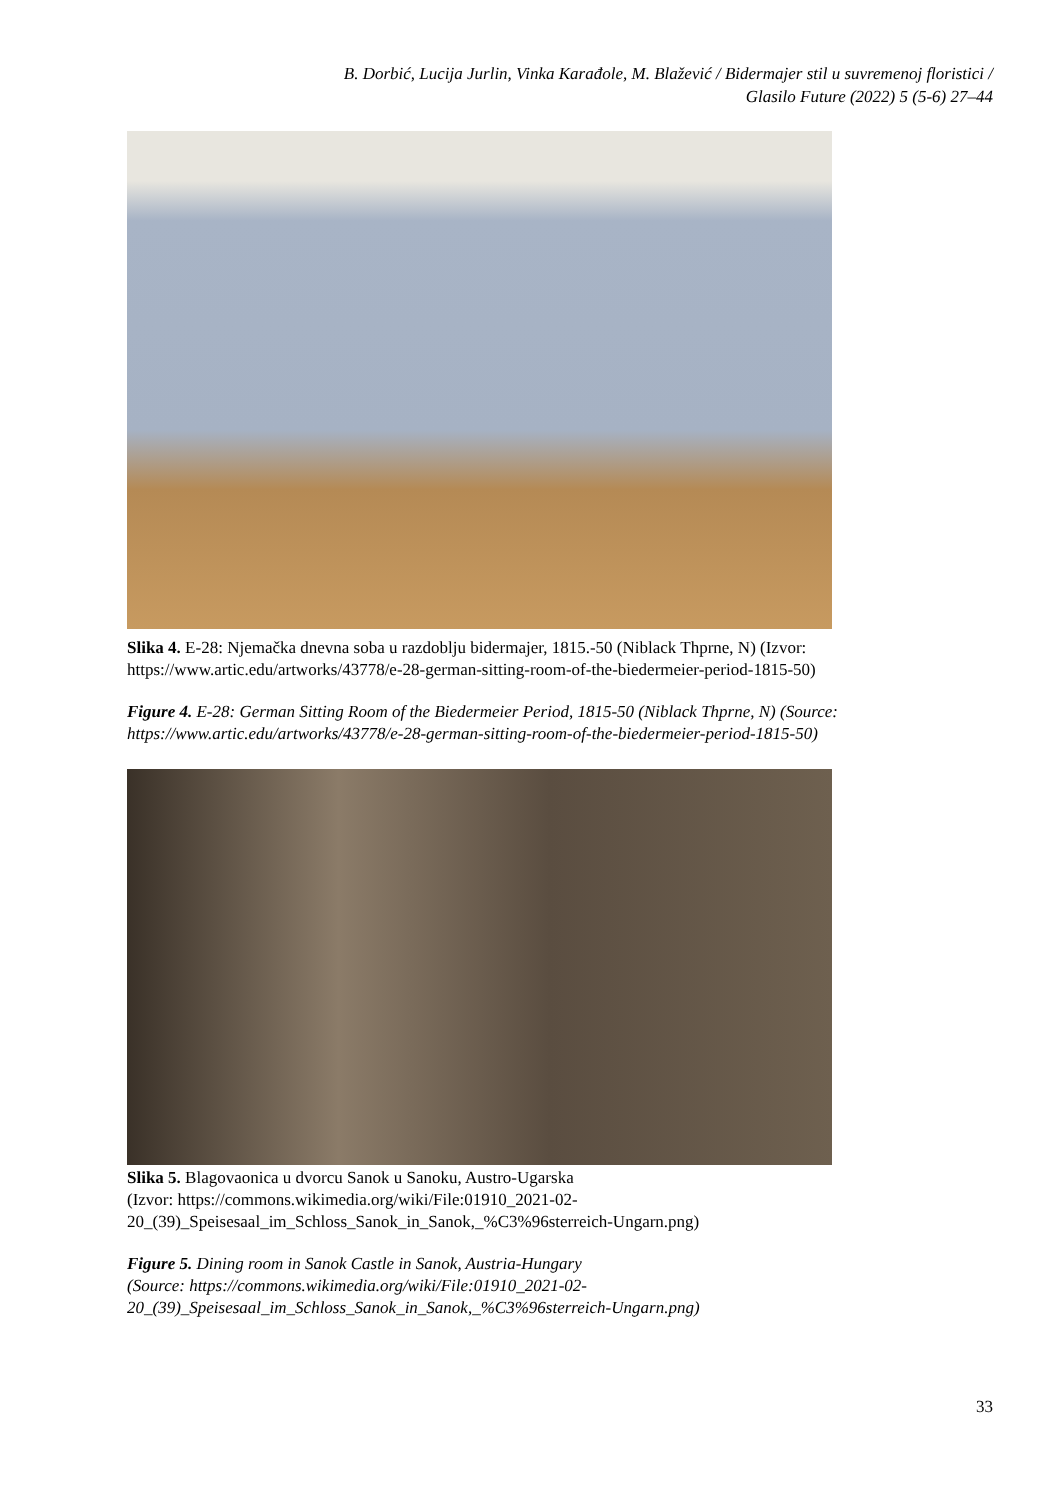B. Dorbić, Lucija Jurlin, Vinka Karađole, M. Blažević / Bidermajer stil u suvremenoj floristici /
Glasilo Future (2022) 5 (5-6) 27–44
Slika 4. E-28: Njemačka dnevna soba u razdoblju bidermajer, 1815.-50 (Niblack Thprne, N) (Izvor: https://www.artic.edu/artworks/43778/e-28-german-sitting-room-of-the-biedermeier-period-1815-50)
Figure 4. E-28: German Sitting Room of the Biedermeier Period, 1815-50 (Niblack Thprne, N) (Source: https://www.artic.edu/artworks/43778/e-28-german-sitting-room-of-the-biedermeier-period-1815-50)
Slika 5. Blagovaonica u dvorcu Sanok u Sanoku, Austro-Ugarska
(Izvor: https://commons.wikimedia.org/wiki/File:01910_2021-02-
20_(39)_Speisesaal_im_Schloss_Sanok_in_Sanok,_%C3%96sterreich-Ungarn.png)
Figure 5. Dining room in Sanok Castle in Sanok, Austria-Hungary
(Source: https://commons.wikimedia.org/wiki/File:01910_2021-02-
20_(39)_Speisesaal_im_Schloss_Sanok_in_Sanok,_%C3%96sterreich-Ungarn.png)
33